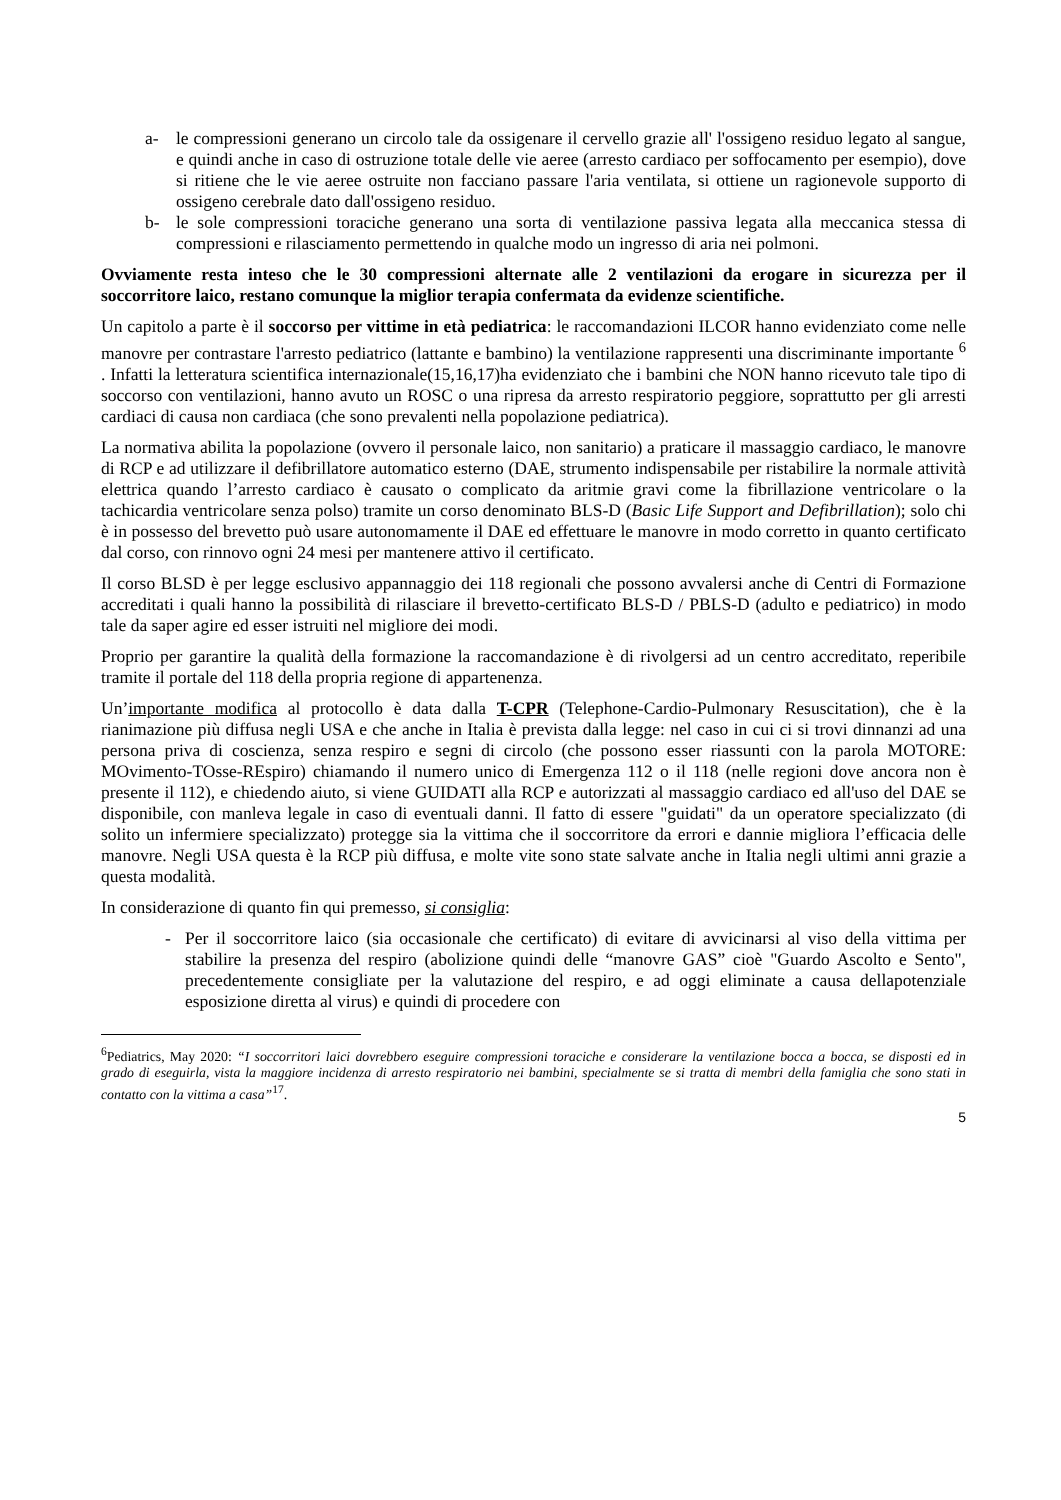a- le compressioni generano un circolo tale da ossigenare il cervello grazie all' l'ossigeno residuo legato al sangue, e quindi anche in caso di ostruzione totale delle vie aeree (arresto cardiaco per soffocamento per esempio), dove si ritiene che le vie aeree ostruite non facciano passare l'aria ventilata, si ottiene un ragionevole supporto di ossigeno cerebrale dato dall'ossigeno residuo.
b- le sole compressioni toraciche generano una sorta di ventilazione passiva legata alla meccanica stessa di compressioni e rilasciamento permettendo in qualche modo un ingresso di aria nei polmoni.
Ovviamente resta inteso che le 30 compressioni alternate alle 2 ventilazioni da erogare in sicurezza per il soccorritore laico, restano comunque la miglior terapia confermata da evidenze scientifiche.
Un capitolo a parte è il soccorso per vittime in età pediatrica: le raccomandazioni ILCOR hanno evidenziato come nelle manovre per contrastare l'arresto pediatrico (lattante e bambino) la ventilazione rappresenti una discriminante importante <sup>6</sup> . Infatti la letteratura scientifica internazionale(15,16,17)ha evidenziato che i bambini che NON hanno ricevuto tale tipo di soccorso con ventilazioni, hanno avuto un ROSC o una ripresa da arresto respiratorio peggiore, soprattutto per gli arresti cardiaci di causa non cardiaca (che sono prevalenti nella popolazione pediatrica).
La normativa abilita la popolazione (ovvero il personale laico, non sanitario) a praticare il massaggio cardiaco, le manovre di RCP e ad utilizzare il defibrillatore automatico esterno (DAE, strumento indispensabile per ristabilire la normale attività elettrica quando l’arresto cardiaco è causato o complicato da aritmie gravi come la fibrillazione ventricolare o la tachicardia ventricolare senza polso) tramite un corso denominato BLS-D (Basic Life Support and Defibrillation); solo chi è in possesso del brevetto può usare autonomamente il DAE ed effettuare le manovre in modo corretto in quanto certificato dal corso, con rinnovo ogni 24 mesi per mantenere attivo il certificato.
Il corso BLSD è per legge esclusivo appannaggio dei 118 regionali che possono avvalersi anche di Centri di Formazione accreditati i quali hanno la possibilità di rilasciare il brevetto-certificato BLS-D / PBLS-D (adulto e pediatrico) in modo tale da saper agire ed esser istruiti nel migliore dei modi.
Proprio per garantire la qualità della formazione la raccomandazione è di rivolgersi ad un centro accreditato, reperibile tramite il portale del 118 della propria regione di appartenenza.
Un’importante modifica al protocollo è data dalla T-CPR (Telephone-Cardio-Pulmonary Resuscitation), che è la rianimazione più diffusa negli USA e che anche in Italia è prevista dalla legge: nel caso in cui ci si trovi dinnanzi ad una persona priva di coscienza, senza respiro e segni di circolo (che possono esser riassunti con la parola MOTORE: MOvimento-TOsse-REspiro) chiamando il numero unico di Emergenza 112 o il 118 (nelle regioni dove ancora non è presente il 112), e chiedendo aiuto, si viene GUIDATI alla RCP e autorizzati al massaggio cardiaco ed all'uso del DAE se disponibile, con manleva legale in caso di eventuali danni. Il fatto di essere "guidati" da un operatore specializzato (di solito un infermiere specializzato) protegge sia la vittima che il soccorritore da errori e dannie migliora l’efficacia delle manovre. Negli USA questa è la RCP più diffusa, e molte vite sono state salvate anche in Italia negli ultimi anni grazie a questa modalità.
In considerazione di quanto fin qui premesso, si consiglia:
- Per il soccorritore laico (sia occasionale che certificato) di evitare di avvicinarsi al viso della vittima per stabilire la presenza del respiro (abolizione quindi delle “manovre GAS” cioè "Guardo Ascolto e Sento", precedentemente consigliate per la valutazione del respiro, e ad oggi eliminate a causa dellapotenziale esposizione diretta al virus) e quindi di procedere con
<sup>6</sup> Pediatrics, May 2020: “I soccorritori laici dovrebbero eseguire compressioni toraciche e considerare la ventilazione bocca a bocca, se disposti ed in grado di eseguirla, vista la maggiore incidenza di arresto respiratorio nei bambini, specialmente se si tratta di membri della famiglia che sono stati in contatto con la vittima a casa”<sup>17</sup>.
5